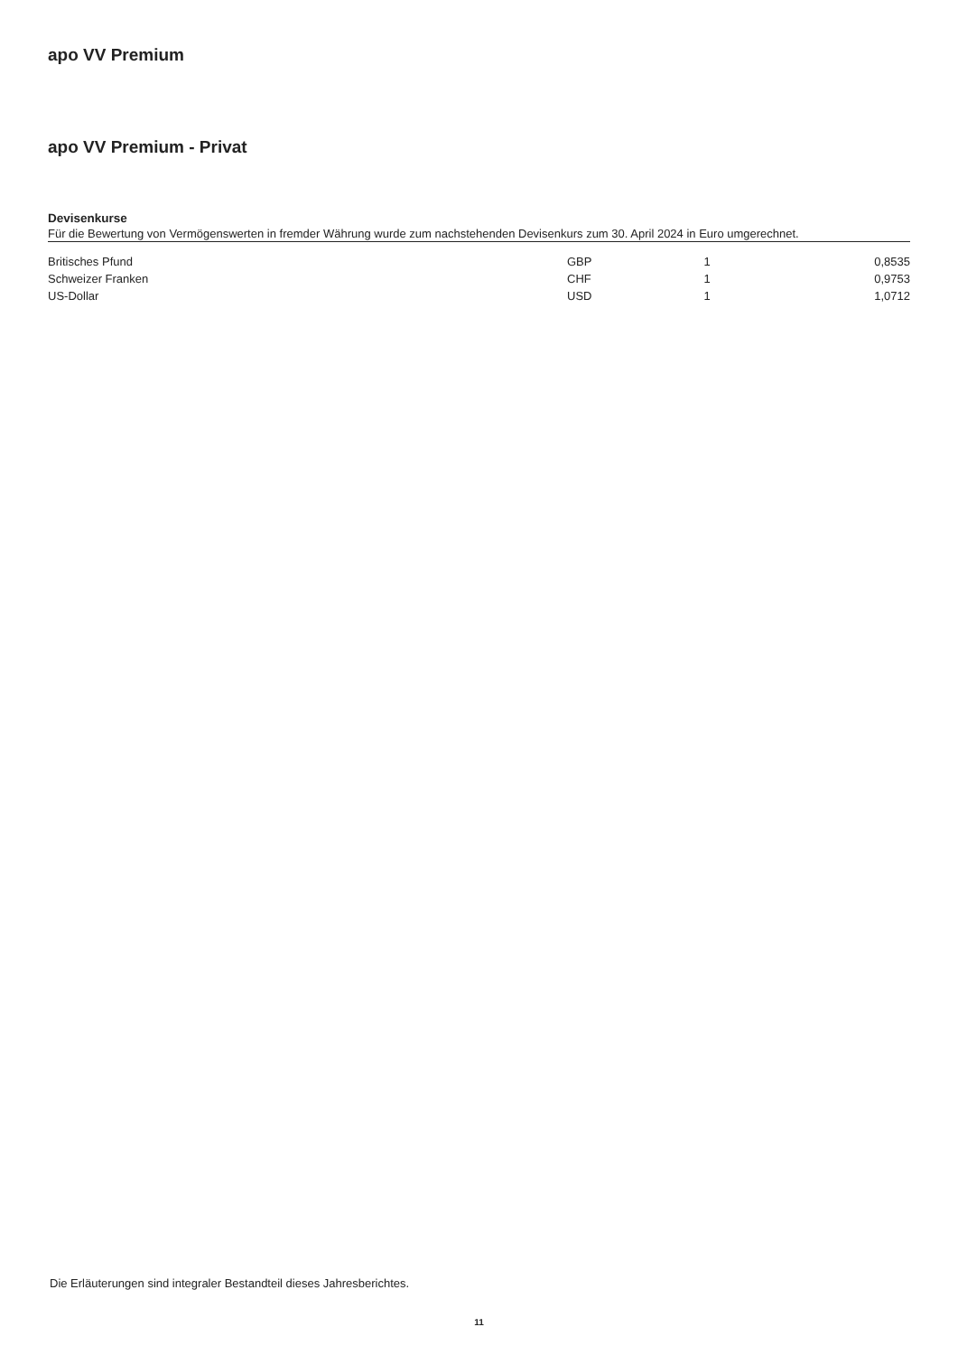apo VV Premium
apo VV Premium - Privat
Devisenkurse
Für die Bewertung von Vermögenswerten in fremder Währung wurde zum nachstehenden Devisenkurs zum 30. April 2024 in Euro umgerechnet.
| Britisches Pfund | GBP | 1 | 0,8535 |
| Schweizer Franken | CHF | 1 | 0,9753 |
| US-Dollar | USD | 1 | 1,0712 |
Die Erläuterungen sind integraler Bestandteil dieses Jahresberichtes.
11